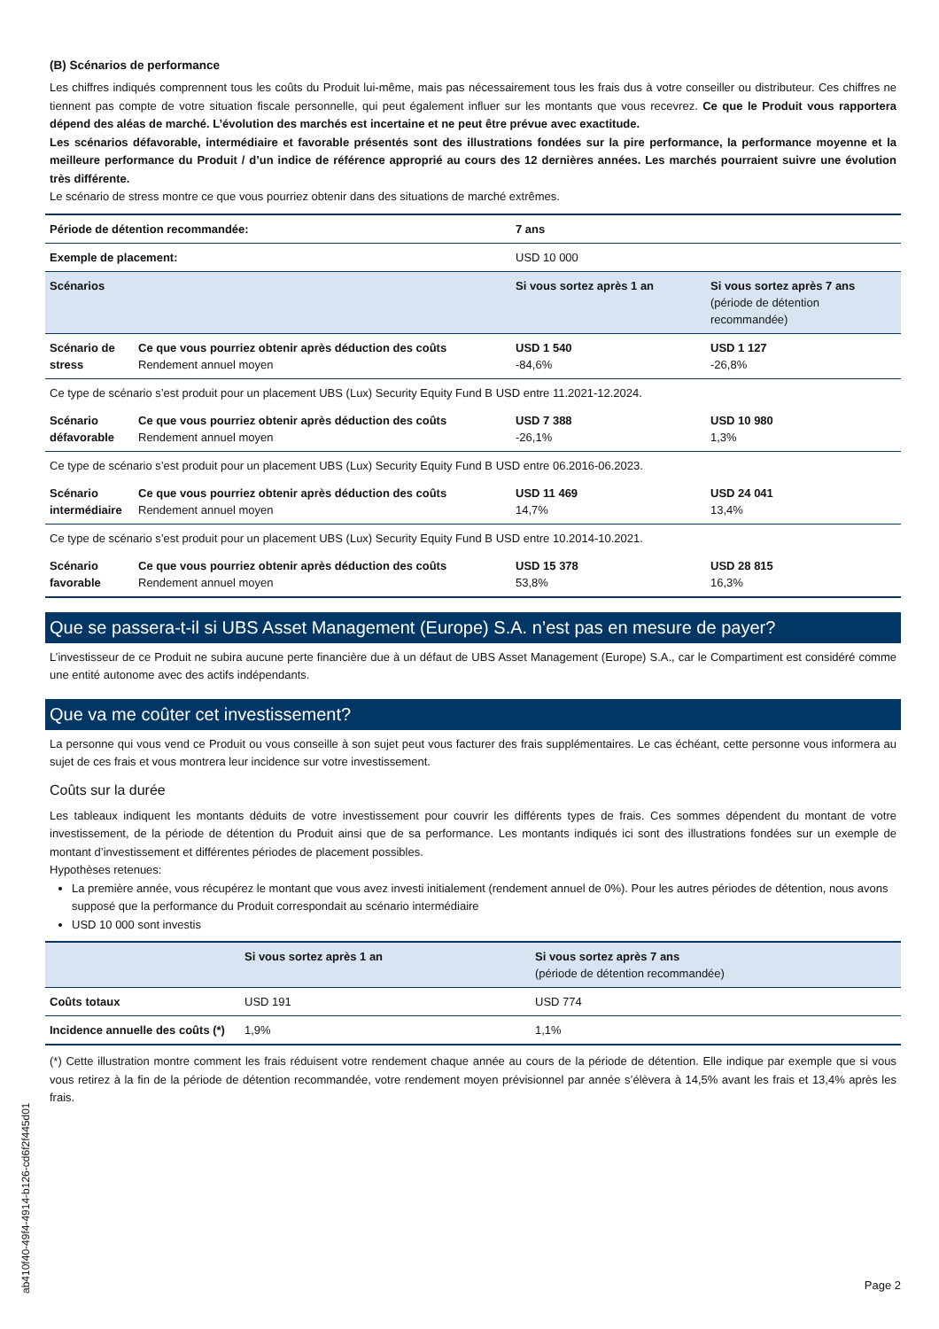(B) Scénarios de performance
Les chiffres indiqués comprennent tous les coûts du Produit lui-même, mais pas nécessairement tous les frais dus à votre conseiller ou distributeur. Ces chiffres ne tiennent pas compte de votre situation fiscale personnelle, qui peut également influer sur les montants que vous recevrez. Ce que le Produit vous rapportera dépend des aléas de marché. L’évolution des marchés est incertaine et ne peut être prévue avec exactitude.
Les scénarios défavorable, intermédiaire et favorable présentés sont des illustrations fondées sur la pire performance, la performance moyenne et la meilleure performance du Produit / d’un indice de référence approprié au cours des 12 dernières années. Les marchés pourraient suivre une évolution très différente.
Le scénario de stress montre ce que vous pourriez obtenir dans des situations de marché extrêmes.
| Période de détention recommandée: | | 7 ans | |
| Exemple de placement: | | USD 10 000 | |
| Scénarios | | Si vous sortez après 1 an | Si vous sortez après 7 ans (période de détention recommandée) |
| Scénario de stress | Ce que vous pourriez obtenir après déduction des coûts Rendement annuel moyen | USD 1 540 -84,6% | USD 1 127 -26,8% |
| Ce type de scénario s’est produit pour un placement UBS (Lux) Security Equity Fund B USD entre 11.2021-12.2024. | | | |
| Scénario défavorable | Ce que vous pourriez obtenir après déduction des coûts Rendement annuel moyen | USD 7 388 -26,1% | USD 10 980 1,3% |
| Ce type de scénario s’est produit pour un placement UBS (Lux) Security Equity Fund B USD entre 06.2016-06.2023. | | | |
| Scénario intermédiaire | Ce que vous pourriez obtenir après déduction des coûts Rendement annuel moyen | USD 11 469 14,7% | USD 24 041 13,4% |
| Ce type de scénario s’est produit pour un placement UBS (Lux) Security Equity Fund B USD entre 10.2014-10.2021. | | | |
| Scénario favorable | Ce que vous pourriez obtenir après déduction des coûts Rendement annuel moyen | USD 15 378 53,8% | USD 28 815 16,3% |
Que se passera-t-il si UBS Asset Management (Europe) S.A. n’est pas en mesure de payer?
L’investisseur de ce Produit ne subira aucune perte financière due à un défaut de UBS Asset Management (Europe) S.A., car le Compartiment est considéré comme une entité autonome avec des actifs indépendants.
Que va me coûter cet investissement?
La personne qui vous vend ce Produit ou vous conseille à son sujet peut vous facturer des frais supplémentaires. Le cas échéant, cette personne vous informera au sujet de ces frais et vous montrera leur incidence sur votre investissement.
Coûts sur la durée
Les tableaux indiquent les montants déduits de votre investissement pour couvrir les différents types de frais. Ces sommes dépendent du montant de votre investissement, de la période de détention du Produit ainsi que de sa performance. Les montants indiqués ici sont des illustrations fondées sur un exemple de montant d’investissement et différentes périodes de placement possibles.
Hypothèses retenues:
La première année, vous récupérez le montant que vous avez investi initialement (rendement annuel de 0%). Pour les autres périodes de détention, nous avons supposé que la performance du Produit correspondait au scénario intermédiaire
USD 10 000 sont investis
| | Si vous sortez après 1 an | Si vous sortez après 7 ans (période de détention recommandée) |
| --- | --- | --- |
| Coûts totaux | USD 191 | USD 774 |
| Incidence annuelle des coûts (*) | 1,9% | 1,1% |
(*) Cette illustration montre comment les frais réduisent votre rendement chaque année au cours de la période de détention. Elle indique par exemple que si vous vous retirez à la fin de la période de détention recommandée, votre rendement moyen prévisionnel par année s’élèvera à 14,5% avant les frais et 13,4% après les frais.
ab410f40-49f4-4914-b126-cd6f2f445d01
Page 2